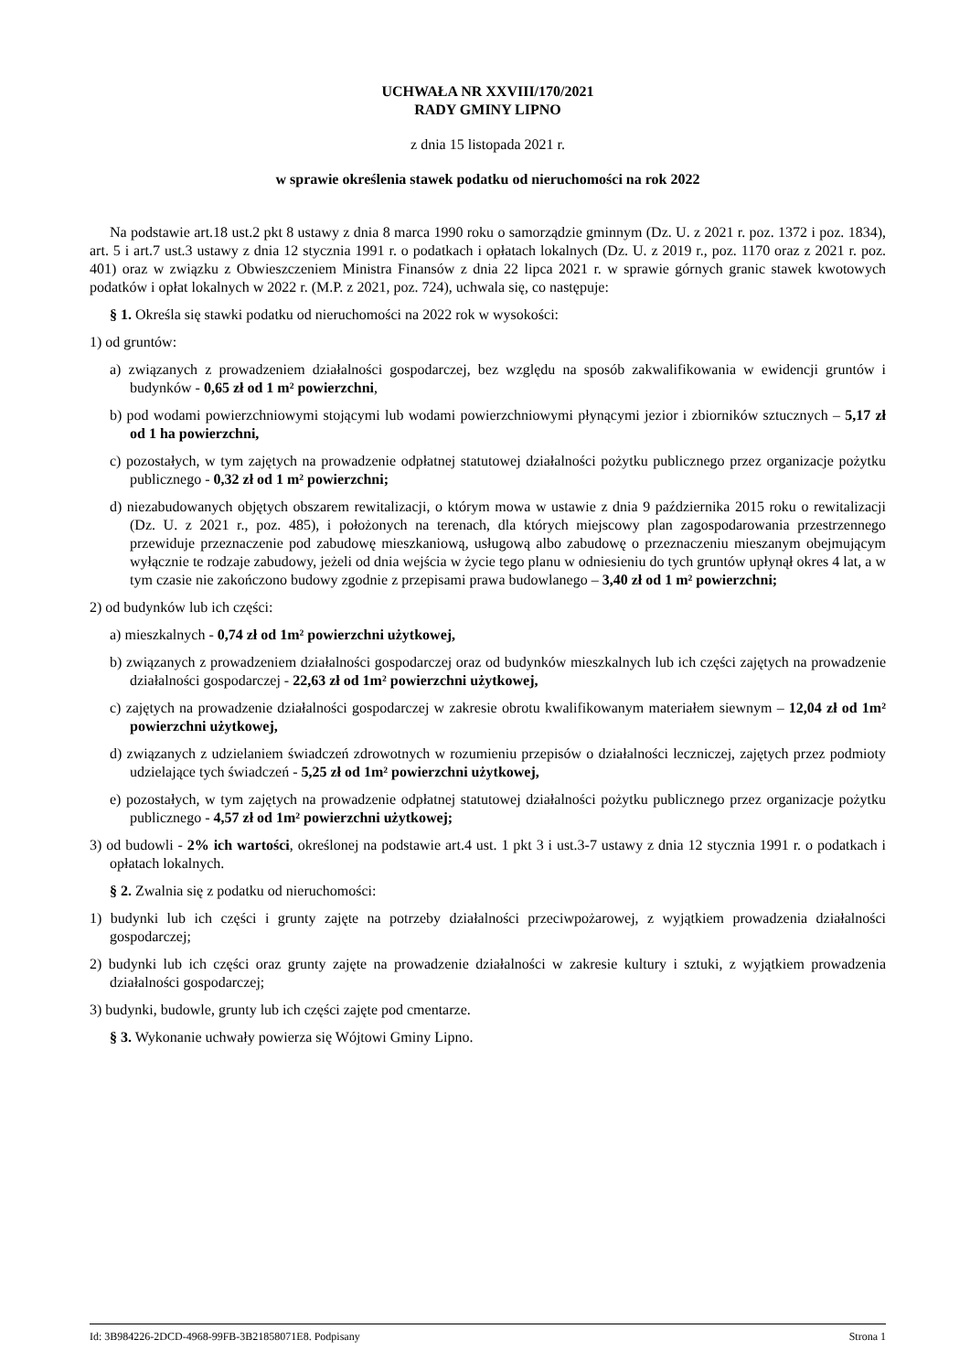UCHWAŁA NR XXVIII/170/2021
RADY GMINY LIPNO
z dnia 15 listopada 2021 r.
w sprawie określenia stawek podatku od nieruchomości na rok 2022
Na podstawie art.18 ust.2 pkt 8 ustawy z dnia 8 marca 1990 roku o samorządzie gminnym (Dz. U. z 2021 r. poz. 1372 i poz. 1834), art. 5 i art.7 ust.3 ustawy z dnia 12 stycznia 1991 r. o podatkach i opłatach lokalnych (Dz. U. z 2019 r., poz. 1170 oraz z 2021 r. poz. 401) oraz w związku z Obwieszczeniem Ministra Finansów z dnia 22 lipca 2021 r. w sprawie górnych granic stawek kwotowych podatków i opłat lokalnych w 2022 r. (M.P. z 2021, poz. 724), uchwala się, co następuje:
§ 1. Określa się stawki podatku od nieruchomości na 2022 rok w wysokości:
1) od gruntów:
a) związanych z prowadzeniem działalności gospodarczej, bez względu na sposób zakwalifikowania w ewidencji gruntów i budynków - 0,65 zł od 1 m² powierzchni,
b) pod wodami powierzchniowymi stojącymi lub wodami powierzchniowymi płynącymi jezior i zbiorników sztucznych – 5,17 zł od 1 ha powierzchni,
c) pozostałych, w tym zajętych na prowadzenie odpłatnej statutowej działalności pożytku publicznego przez organizacje pożytku publicznego - 0,32 zł od 1 m² powierzchni;
d) niezabudowanych objętych obszarem rewitalizacji, o którym mowa w ustawie z dnia 9 października 2015 roku o rewitalizacji (Dz. U. z 2021 r., poz. 485), i położonych na terenach, dla których miejscowy plan zagospodarowania przestrzennego przewiduje przeznaczenie pod zabudowę mieszkaniową, usługową albo zabudowę o przeznaczeniu mieszanym obejmującym wyłącznie te rodzaje zabudowy, jeżeli od dnia wejścia w życie tego planu w odniesieniu do tych gruntów upłynął okres 4 lat, a w tym czasie nie zakończono budowy zgodnie z przepisami prawa budowlanego – 3,40 zł od 1 m² powierzchni;
2) od budynków lub ich części:
a) mieszkalnych - 0,74 zł od 1m² powierzchni użytkowej,
b) związanych z prowadzeniem działalności gospodarczej oraz od budynków mieszkalnych lub ich części zajętych na prowadzenie działalności gospodarczej - 22,63 zł od 1m² powierzchni użytkowej,
c) zajętych na prowadzenie działalności gospodarczej w zakresie obrotu kwalifikowanym materiałem siewnym – 12,04 zł od 1m² powierzchni użytkowej,
d) związanych z udzielaniem świadczeń zdrowotnych w rozumieniu przepisów o działalności leczniczej, zajętych przez podmioty udzielające tych świadczeń - 5,25 zł od 1m² powierzchni użytkowej,
e) pozostałych, w tym zajętych na prowadzenie odpłatnej statutowej działalności pożytku publicznego przez organizacje pożytku publicznego - 4,57 zł od 1m² powierzchni użytkowej;
3) od budowli - 2% ich wartości, określonej na podstawie art.4 ust. 1 pkt 3 i ust.3-7 ustawy z dnia 12 stycznia 1991 r. o podatkach i opłatach lokalnych.
§ 2. Zwalnia się z podatku od nieruchomości:
1) budynki lub ich części i grunty zajęte na potrzeby działalności przeciwpożarowej, z wyjątkiem prowadzenia działalności gospodarczej;
2) budynki lub ich części oraz grunty zajęte na prowadzenie działalności w zakresie kultury i sztuki, z wyjątkiem prowadzenia działalności gospodarczej;
3) budynki, budowle, grunty lub ich części zajęte pod cmentarze.
§ 3. Wykonanie uchwały powierza się Wójtowi Gminy Lipno.
Id: 3B984226-2DCD-4968-99FB-3B21858071E8. Podpisany Strona 1